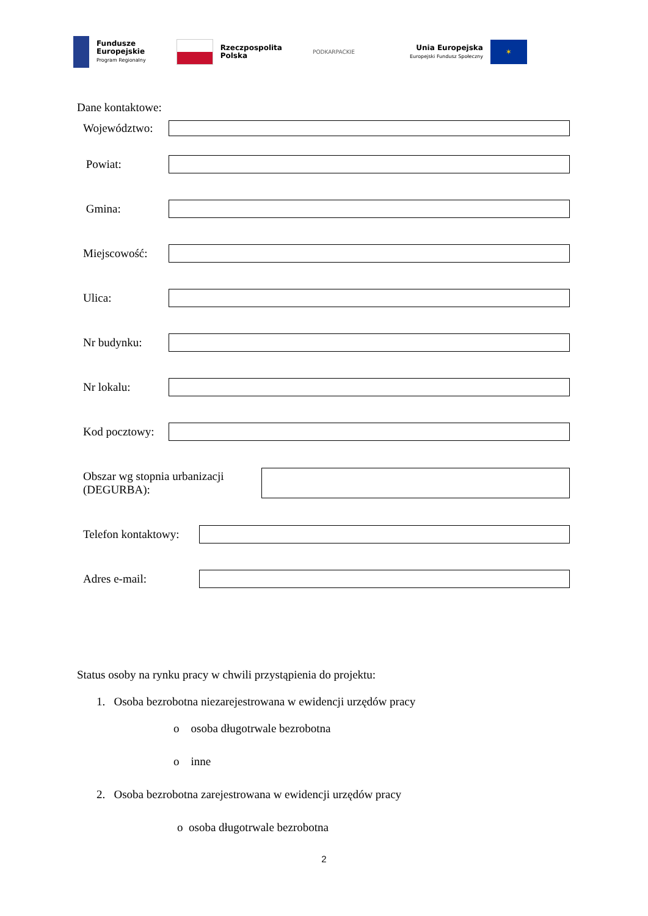Fundusze
Europejskie
Program Regionalny
Rzeczpospolita
Polska
PODKARPACKIE
Unia Europejska
Europejski Fundusz Społeczny
✶
Dane kontaktowe:
Województwo:
Powiat:
Gmina:
Miejscowość:
Ulica:
Nr budynku:
Nr lokalu:
Kod pocztowy:
Obszar wg stopnia urbanizacji
(DEGURBA):
Telefon kontaktowy:
Adres e-mail:
Status osoby na rynku pracy w chwili przystąpienia do projektu:
1. Osoba bezrobotna niezarejestrowana w ewidencji urzędów pracy
o osoba długotrwale bezrobotna
o inne
2. Osoba bezrobotna zarejestrowana w ewidencji urzędów pracy
o osoba długotrwale bezrobotna
2